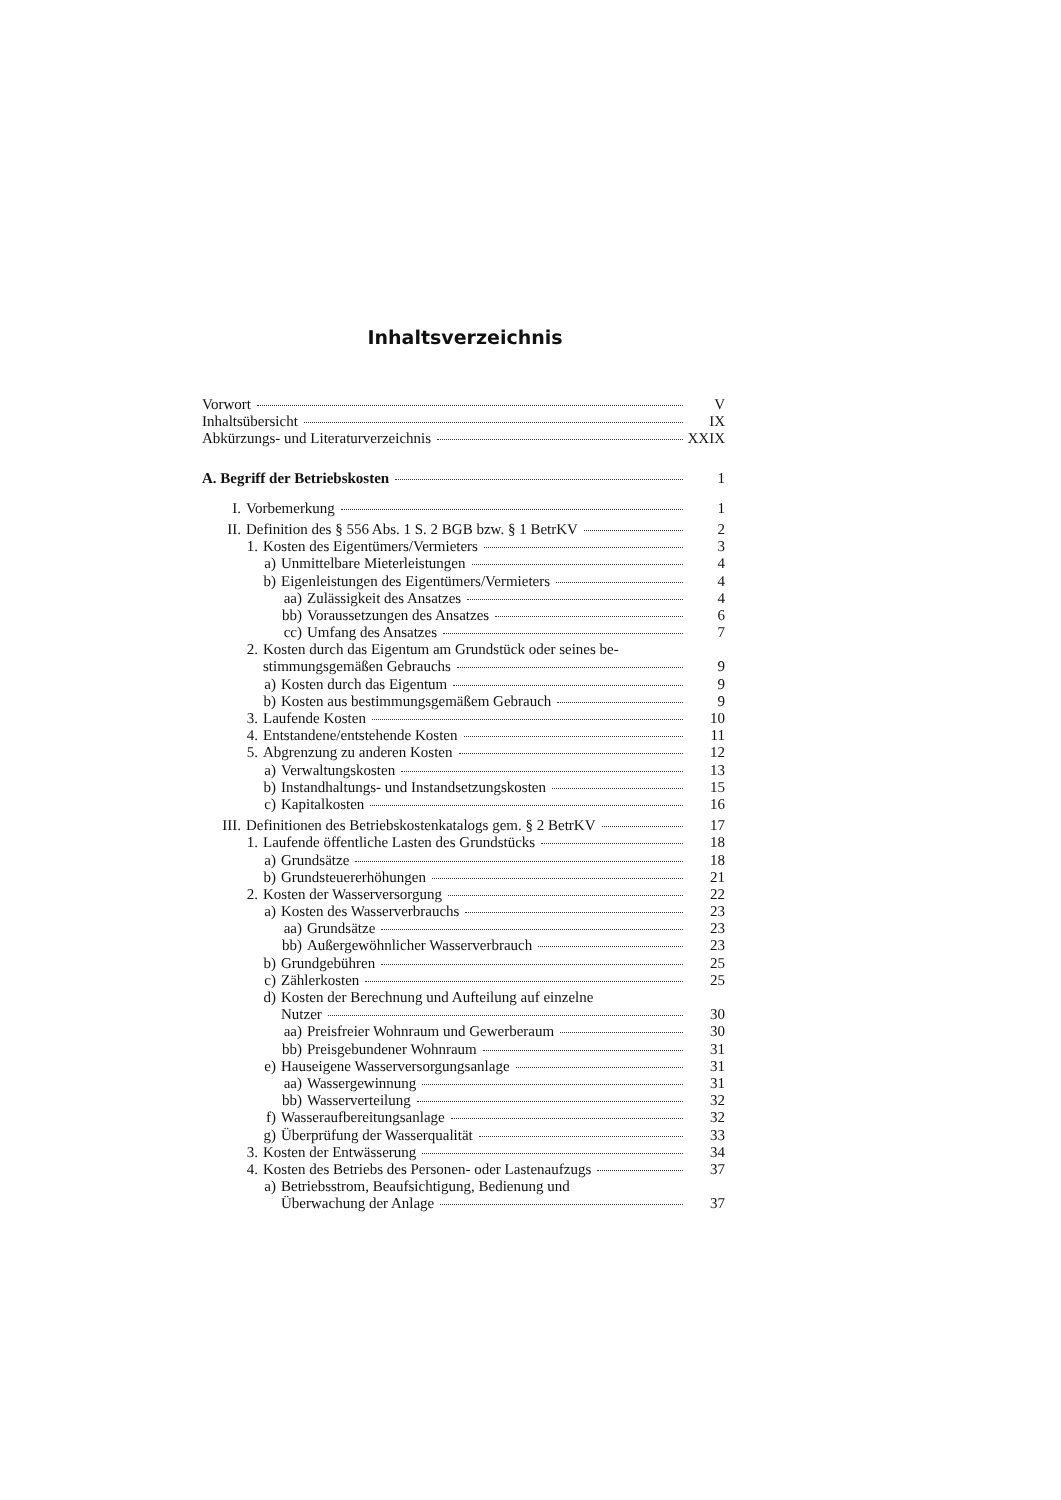Inhaltsverzeichnis
Vorwort V
Inhaltsübersicht IX
Abkürzungs- und Literaturverzeichnis XXIX
A. Begriff der Betriebskosten 1
I. Vorbemerkung 1
II. Definition des § 556 Abs. 1 S. 2 BGB bzw. § 1 BetrKV 2
1. Kosten des Eigentümers/Vermieters 3
a) Unmittelbare Mieterleistungen 4
b) Eigenleistungen des Eigentümers/Vermieters 4
aa) Zulässigkeit des Ansatzes 4
bb) Voraussetzungen des Ansatzes 6
cc) Umfang des Ansatzes 7
2. Kosten durch das Eigentum am Grundstück oder seines be-
stimmungsgemäßen Gebrauchs 9
a) Kosten durch das Eigentum 9
b) Kosten aus bestimmungsgemäßem Gebrauch 9
3. Laufende Kosten 10
4. Entstandene/entstehende Kosten 11
5. Abgrenzung zu anderen Kosten 12
a) Verwaltungskosten 13
b) Instandhaltungs- und Instandsetzungskosten 15
c) Kapitalkosten 16
III. Definitionen des Betriebskostenkatalogs gem. § 2 BetrKV 17
1. Laufende öffentliche Lasten des Grundstücks 18
a) Grundsätze 18
b) Grundsteuererhöhungen 21
2. Kosten der Wasserversorgung 22
a) Kosten des Wasserverbrauchs 23
aa) Grundsätze 23
bb) Außergewöhnlicher Wasserverbrauch 23
b) Grundgebühren 25
c) Zählerkosten 25
d) Kosten der Berechnung und Aufteilung auf einzelne
Nutzer 30
aa) Preisfreier Wohnraum und Gewerberaum 30
bb) Preisgebundener Wohnraum 31
e) Hauseigene Wasserversorgungsanlage 31
aa) Wassergewinnung 31
bb) Wasserverteilung 32
f) Wasseraufbereitungsanlage 32
g) Überprüfung der Wasserqualität 33
3. Kosten der Entwässerung 34
4. Kosten des Betriebs des Personen- oder Lastenaufzugs 37
a) Betriebsstrom, Beaufsichtigung, Bedienung und
Überwachung der Anlage 37